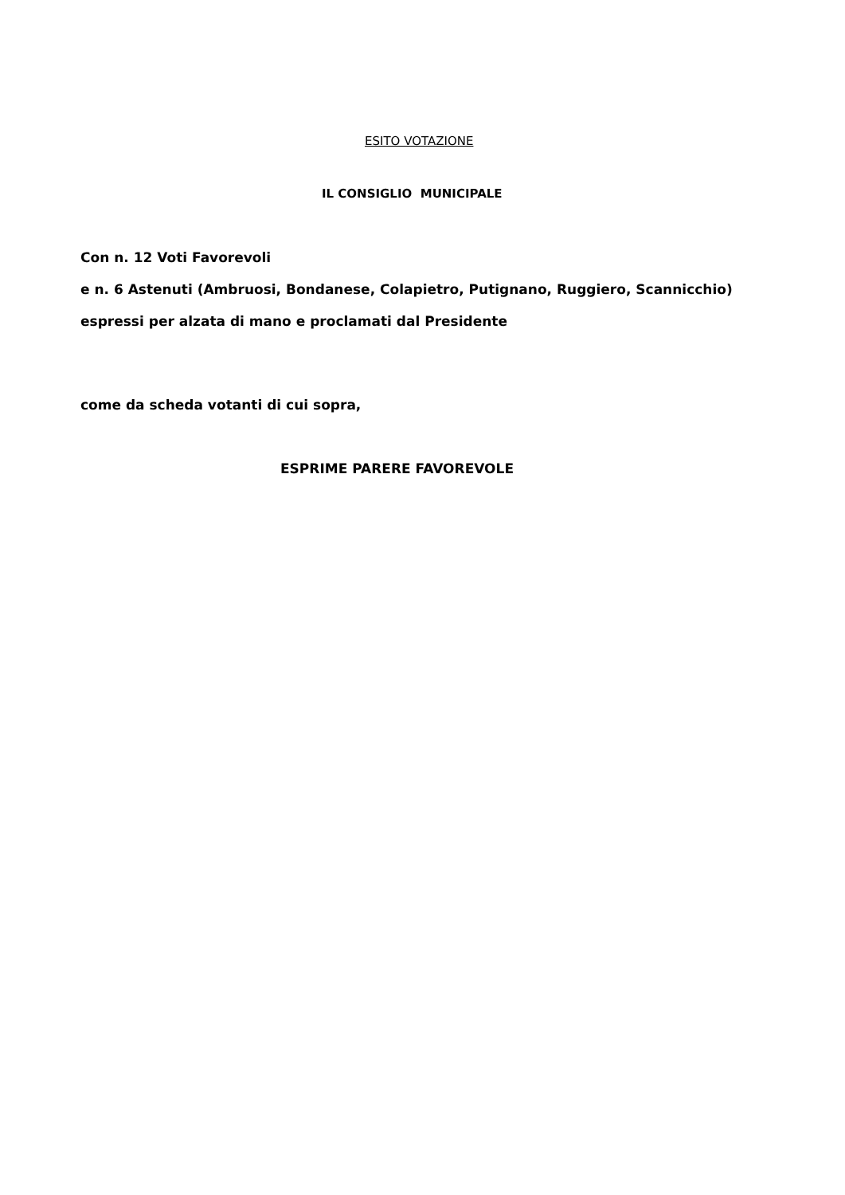ESITO VOTAZIONE
IL CONSIGLIO MUNICIPALE
Con n. 12 Voti Favorevoli
e n. 6 Astenuti (Ambruosi, Bondanese, Colapietro, Putignano, Ruggiero, Scannicchio)
espressi per alzata di mano e proclamati dal Presidente
come da scheda votanti di cui sopra,
ESPRIME PARERE FAVOREVOLE